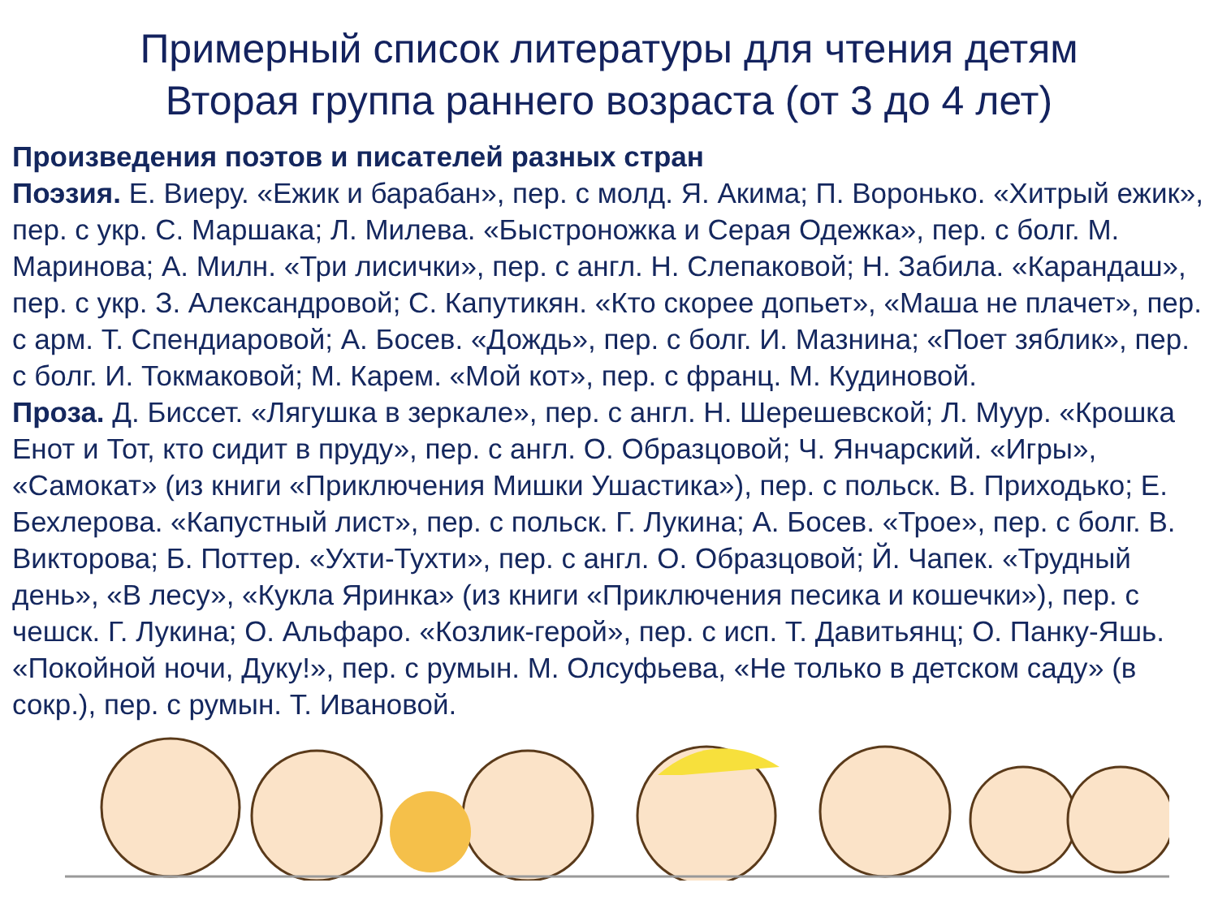Примерный список литературы для чтения детям
Вторая группа раннего возраста (от 3 до 4 лет)
Произведения поэтов и писателей разных стран
Поэзия. Е. Виеру. «Ежик и барабан», пер. с молд. Я. Акима; П. Воронько. «Хитрый ежик», пер. с укр. С. Маршака; Л. Милева. «Быстроножка и Серая Одежка», пер. с болг. М. Маринова; А. Милн. «Три лисички», пер. с англ. Н. Слепаковой; Н. Забила. «Карандаш», пер. с укр. З. Александровой; С. Капутикян. «Кто скорее допьет», «Маша не плачет», пер. с арм. Т. Спендиаровой; А. Босев. «Дождь», пер. с болг. И. Мазнина; «Поет зяблик», пер. с болг. И. Токмаковой; М. Карем. «Мой кот», пер. с франц. М. Кудиновой.
Проза. Д. Биссет. «Лягушка в зеркале», пер. с англ. Н. Шерешевской; Л. Муур. «Крошка Енот и Тот, кто сидит в пруду», пер. с англ. О. Образцовой; Ч. Янчарский. «Игры», «Самокат» (из книги «Приключения Мишки Ушастика»), пер. с польск. В. Приходько; Е. Бехлерова. «Капустный лист», пер. с польск. Г. Лукина; А. Босев. «Трое», пер. с болг. В. Викторова; Б. Поттер. «Ухти-Тухти», пер. с англ. О. Образцовой; Й. Чапек. «Трудный день», «В лесу», «Кукла Яринка» (из книги «Приключения песика и кошечки»), пер. с чешск. Г. Лукина; О. Альфаро. «Козлик-герой», пер. с исп. Т. Давитьянц; О. Панку-Яшь. «Покойной ночи, Дуку!», пер. с румын. М. Олсуфьева, «Не только в детском саду» (в сокр.), пер. с румын. Т. Ивановой.